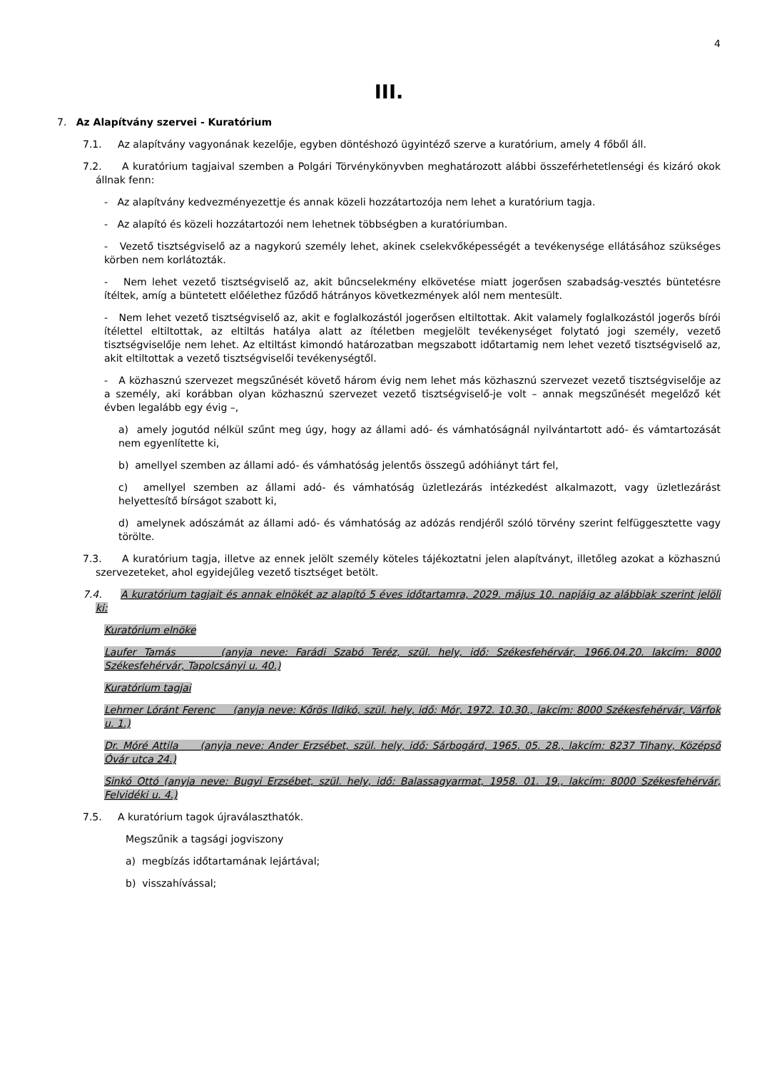4
III.
7. Az Alapítvány szervei - Kuratórium
7.1. Az alapítvány vagyonának kezelője, egyben döntéshozó ügyintéző szerve a kuratórium, amely 4 főből áll.
7.2. A kuratórium tagjaival szemben a Polgári Törvénykönyvben meghatározott alábbi összeférhetetlenségi és kizáró okok állnak fenn:
- Az alapítvány kedvezményezettje és annak közeli hozzátartozója nem lehet a kuratórium tagja.
- Az alapító és közeli hozzátartozói nem lehetnek többségben a kuratóriumban.
- Vezető tisztségviselő az a nagykorú személy lehet, akinek cselekvőképességét a tevékenysége ellátásához szükséges körben nem korlátozták.
- Nem lehet vezető tisztségviselő az, akit bűncselekmény elkövetése miatt jogerősen szabadság-vesztés büntetésre ítéltek, amíg a büntetett előélethez fűződő hátrányos következmények alól nem mentesült.
- Nem lehet vezető tisztségviselő az, akit e foglalkozástól jogerősen eltiltottak. Akit valamely foglalkozástól jogerős bírói ítélettel eltiltottak, az eltiltás hatálya alatt az ítéletben megjelölt tevékenységet folytató jogi személy, vezető tisztségviselője nem lehet. Az eltiltást kimondó határozatban megszabott időtartamig nem lehet vezető tisztségviselő az, akit eltiltottak a vezető tisztségviselői tevékenységtől.
- A közhasznú szervezet megszűnését követő három évig nem lehet más közhasznú szervezet vezető tisztségviselője az a személy, aki korábban olyan közhasznú szervezet vezető tisztségviselő-je volt – annak megszűnését megelőző két évben legalább egy évig –,
a) amely jogutód nélkül szűnt meg úgy, hogy az állami adó- és vámhatóságnál nyilvántartott adó- és vámtartozását nem egyenlítette ki,
b) amellyel szemben az állami adó- és vámhatóság jelentős összegű adóhiányt tárt fel,
c) amellyel szemben az állami adó- és vámhatóság üzletlezárás intézkedést alkalmazott, vagy üzletlezárást helyettesítő bírságot szabott ki,
d) amelynek adószámát az állami adó- és vámhatóság az adózás rendjéről szóló törvény szerint felfüggesztette vagy törölte.
7.3. A kuratórium tagja, illetve az ennek jelölt személy köteles tájékoztatni jelen alapítványt, illetőleg azokat a közhasznú szervezeteket, ahol egyidejűleg vezető tisztséget betölt.
7.4. A kuratórium tagjait és annak elnökét az alapító 5 éves időtartamra, 2029. május 10. napjáig az alábbiak szerint jelöli ki:
Kuratórium elnöke
Laufer Tamás (anyja neve: Farádi Szabó Teréz, szül. hely, idő: Székesfehérvár, 1966.04.20. lakcím: 8000 Székesfehérvár, Tapolcsányi u. 40.)
Kuratórium tagjai
Lehrner Lóránt Ferenc (anyja neve: Kőrös Ildikó, szül. hely, idő: Mór, 1972. 10.30., lakcím: 8000 Székesfehérvár, Várfok u. 1.)
Dr. Móré Attila (anyja neve: Ander Erzsébet, szül. hely, idő: Sárbogárd, 1965. 05. 28., lakcím: 8237 Tihany, Középső Óvár utca 24.)
Sinkó Ottó (anyja neve: Bugyi Erzsébet, szül. hely, idő: Balassagyarmat, 1958. 01. 19., lakcím: 8000 Székesfehérvár, Felvidéki u. 4.)
7.5. A kuratórium tagok újraválaszthatók.
Megszűnik a tagsági jogviszony
a) megbízás időtartamának lejártával;
b) visszahívással;